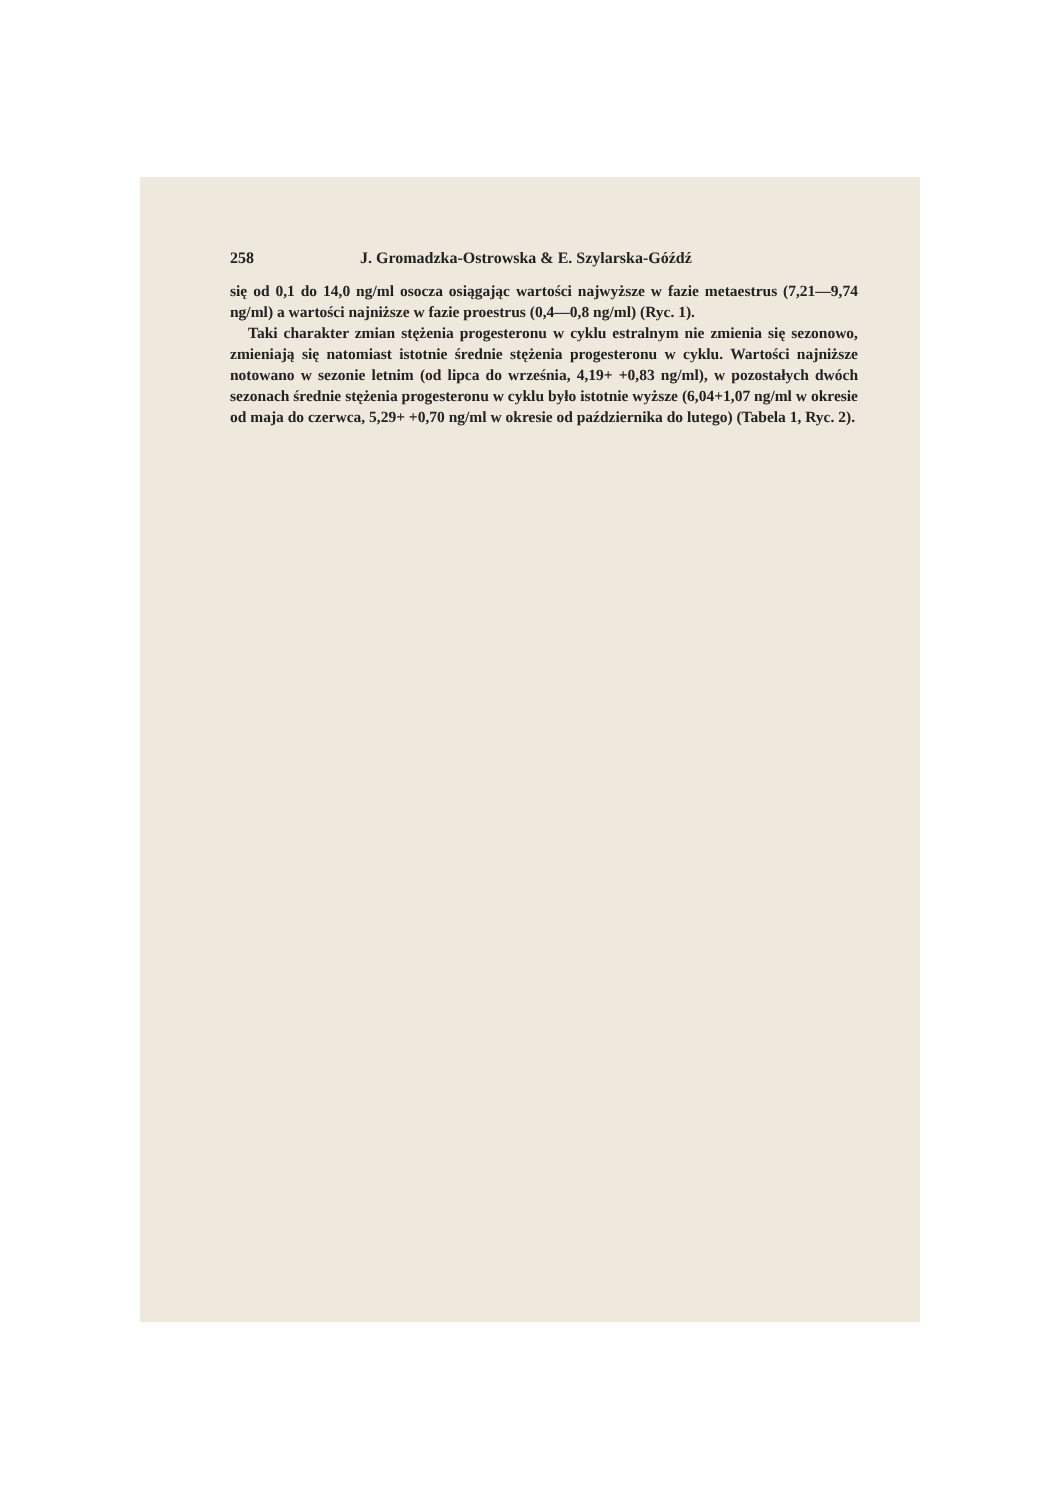258 J. Gromadzka-Ostrowska & E. Szylarska-Góźdź
się od 0,1 do 14,0 ng/ml osocza osiągając wartości najwyższe w fazie metaestrus (7,21—9,74 ng/ml) a wartości najniższe w fazie proestrus (0,4—0,8 ng/ml) (Ryc. 1).
Taki charakter zmian stężenia progesteronu w cyklu estralnym nie zmienia się sezonowo, zmieniają się natomiast istotnie średnie stężenia progesteronu w cyklu. Wartości najniższe notowano w sezonie letnim (od lipca do września, 4,19+ +0,83 ng/ml), w pozostałych dwóch sezonach średnie stężenia progesteronu w cyklu było istotnie wyższe (6,04+1,07 ng/ml w okresie od maja do czerwca, 5,29+ +0,70 ng/ml w okresie od października do lutego) (Tabela 1, Ryc. 2).